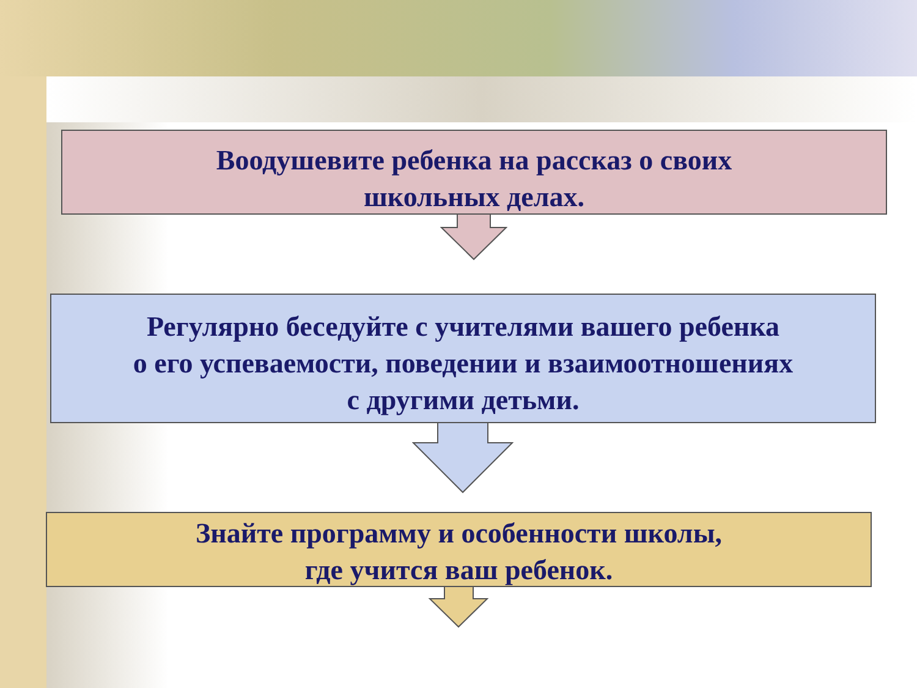Воодушевите ребенка на рассказ о своих
школьных делах.
Регулярно беседуйте с учителями вашего ребенка
о его успеваемости, поведении и взаимоотношениях
с другими детьми.
Знайте программу и особенности школы,
где учится ваш ребенок.